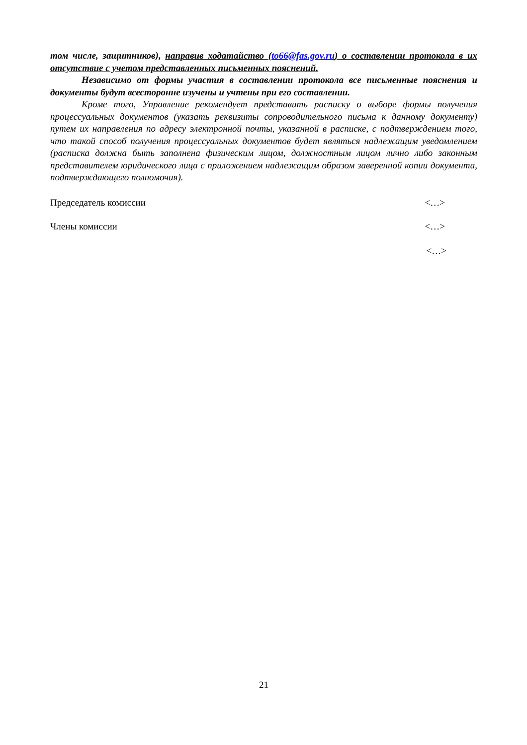том числе, защитников), направив ходатайство (to66@fas.gov.ru) о составлении протокола в их отсутствие с учетом представленных письменных пояснений.
Независимо от формы участия в составлении протокола все письменные пояснения и документы будут всесторонне изучены и учтены при его составлении.
Кроме того, Управление рекомендует представить расписку о выборе формы получения процессуальных документов (указать реквизиты сопроводительного письма к данному документу) путем их направления по адресу электронной почты, указанной в расписке, с подтверждением того, что такой способ получения процессуальных документов будет являться надлежащим уведомлением (расписка должна быть заполнена физическим лицом, должностным лицом лично либо законным представителем юридического лица с приложением надлежащим образом заверенной копии документа, подтверждающего полномочия).
Председатель комиссии <…>
Члены комиссии <…>
<…>
21